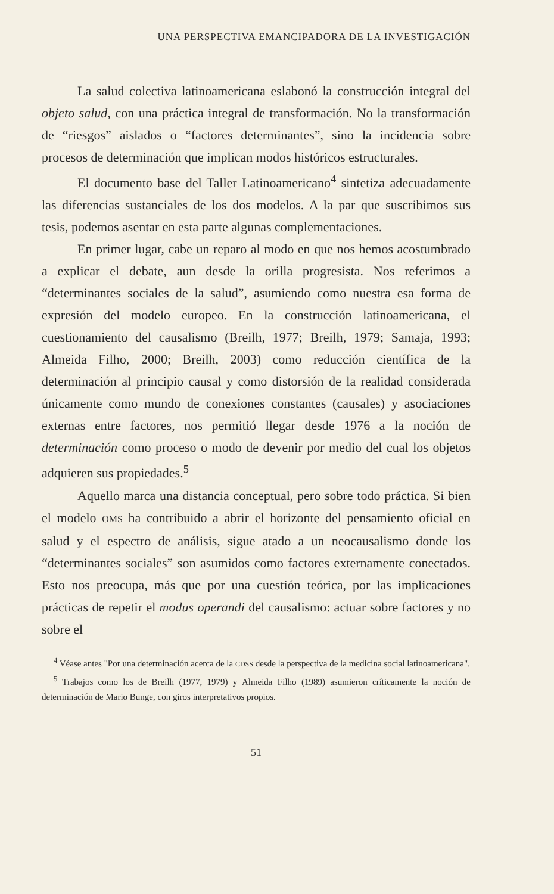UNA PERSPECTIVA EMANCIPADORA DE LA INVESTIGACIÓN
La salud colectiva latinoamericana eslabonó la construcción integral del objeto salud, con una práctica integral de transformación. No la transformación de “riesgos” aislados o “factores determinantes”, sino la incidencia sobre procesos de determinación que implican modos históricos estructurales.
El documento base del Taller Latinoamericano<sup>4</sup> sintetiza adecuadamente las diferencias sustanciales de los dos modelos. A la par que suscribimos sus tesis, podemos asentar en esta parte algunas complementaciones.
En primer lugar, cabe un reparo al modo en que nos hemos acostumbrado a explicar el debate, aun desde la orilla progresista. Nos referimos a “determinantes sociales de la salud”, asumiendo como nuestra esa forma de expresión del modelo europeo. En la construcción latinoamericana, el cuestionamiento del causalismo (Breilh, 1977; Breilh, 1979; Samaja, 1993; Almeida Filho, 2000; Breilh, 2003) como reducción científica de la determinación al principio causal y como distorsión de la realidad considerada únicamente como mundo de conexiones constantes (causales) y asociaciones externas entre factores, nos permitió llegar desde 1976 a la noción de determinación como proceso o modo de devenir por medio del cual los objetos adquieren sus propiedades.<sup>5</sup>
Aquello marca una distancia conceptual, pero sobre todo práctica. Si bien el modelo OMS ha contribuido a abrir el horizonte del pensamiento oficial en salud y el espectro de análisis, sigue atado a un neocausalismo donde los “determinantes sociales” son asumidos como factores externamente conectados. Esto nos preocupa, más que por una cuestión teórica, por las implicaciones prácticas de repetir el modus operandi del causalismo: actuar sobre factores y no sobre el
<sup>4</sup> Véase antes "Por una determinación acerca de la CDSS desde la perspectiva de la medicina social latinoamericana".
<sup>5</sup> Trabajos como los de Breilh (1977, 1979) y Almeida Filho (1989) asumieron críticamente la noción de determinación de Mario Bunge, con giros interpretativos propios.
51